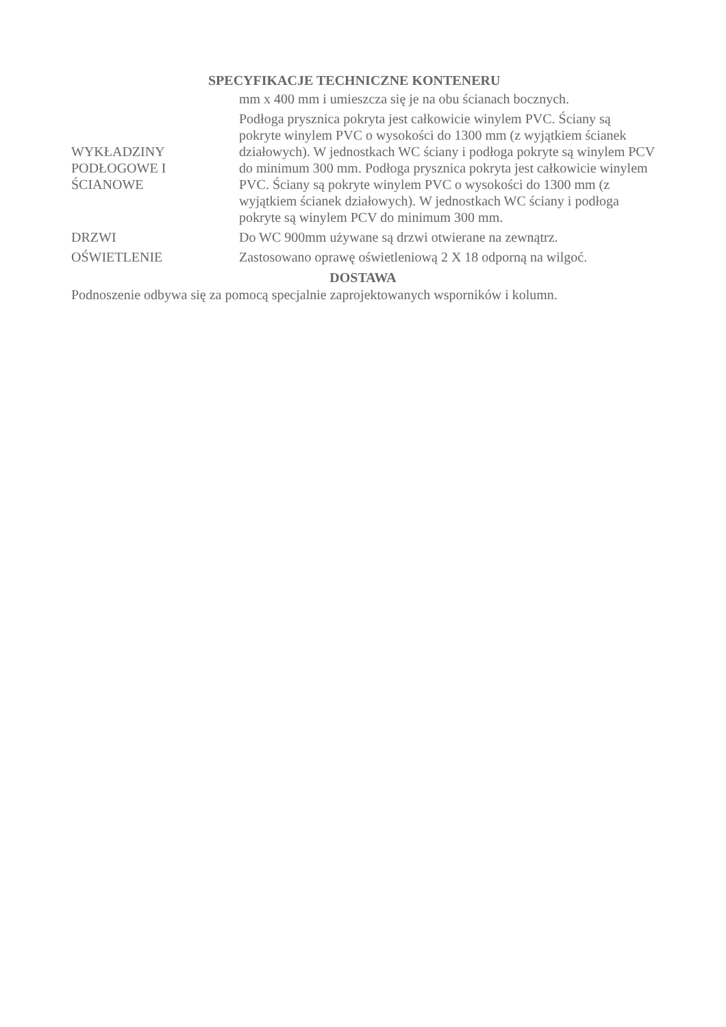SPECYFIKACJE TECHNICZNE KONTENERU
| | mm x 400 mm i umieszcza się je na obu ścianach bocznych. |
| WYKŁADZINY PODŁOGOWE I ŚCIANOWE | Podłoga prysznica pokryta jest całkowicie winylem PVC. Ściany są pokryte winylem PVC o wysokości do 1300 mm (z wyjątkiem ścianek działowych). W jednostkach WC ściany i podłoga pokryte są winylem PCV do minimum 300 mm. Podłoga prysznica pokryta jest całkowicie winylem PVC. Ściany są pokryte winylem PVC o wysokości do 1300 mm (z wyjątkiem ścianek działowych). W jednostkach WC ściany i podłoga pokryte są winylem PCV do minimum 300 mm. |
| DRZWI | Do WC 900mm używane są drzwi otwierane na zewnątrz. |
| OŚWIETLENIE | Zastosowano oprawę oświetleniową 2 X 18 odporną na wilgoć. |
DOSTAWA
Podnoszenie odbywa się za pomocą specjalnie zaprojektowanych wsporników i kolumn.